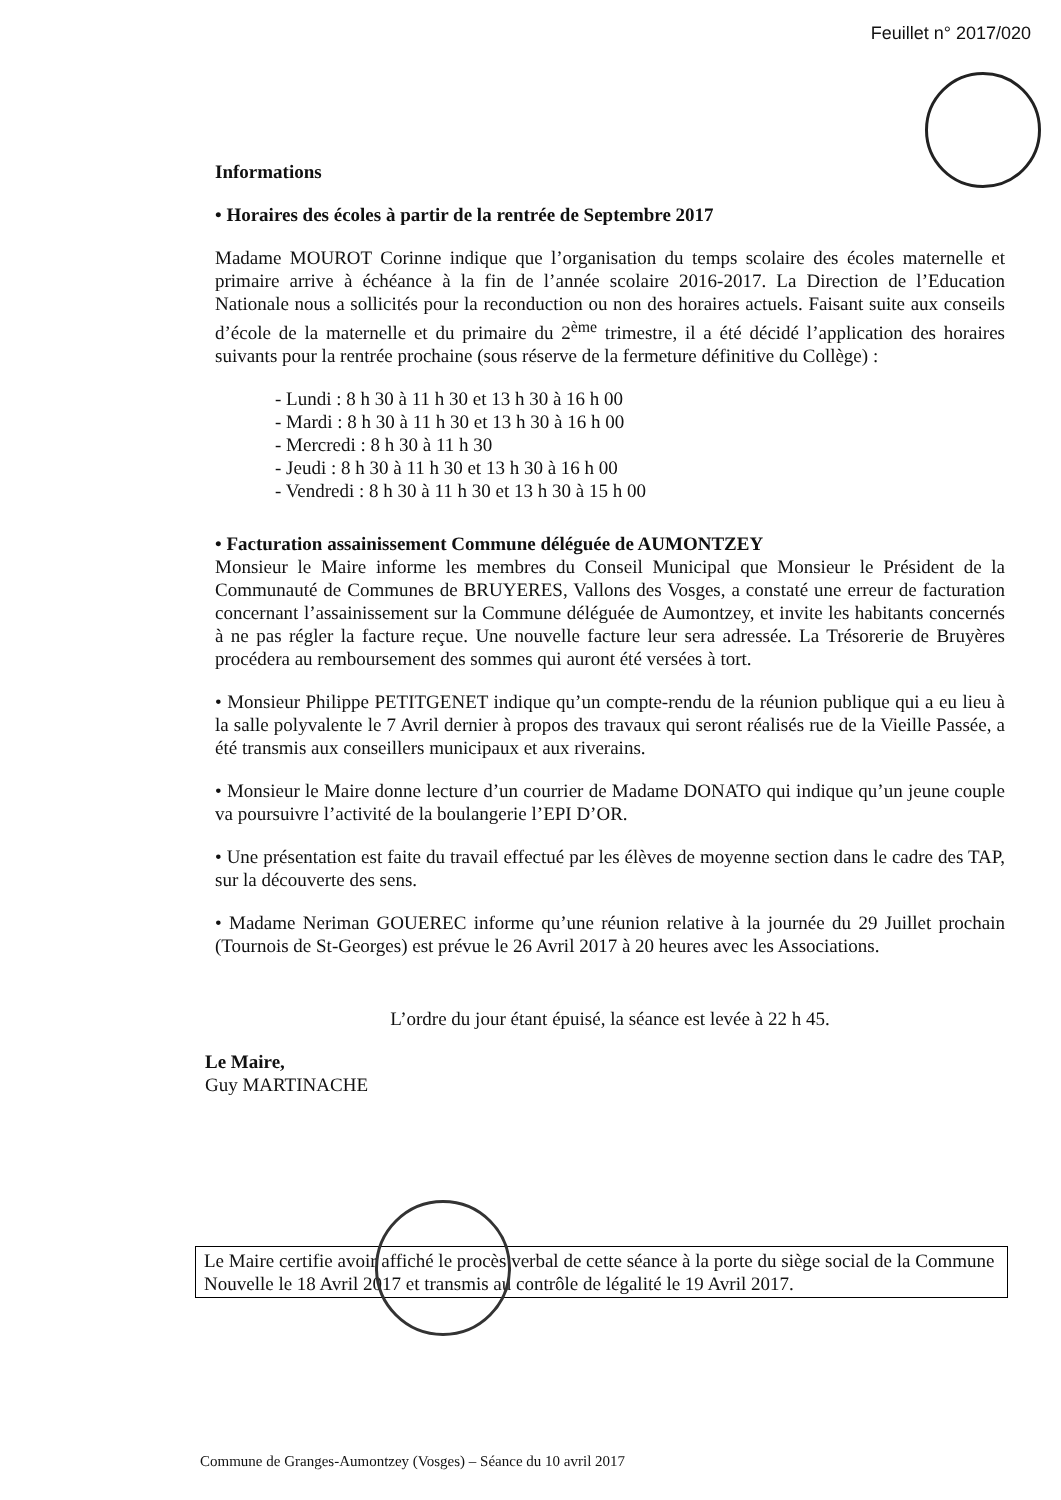Feuillet n° 2017/020
Informations
• Horaires des écoles à partir de la rentrée de Septembre 2017
Madame MOUROT Corinne indique que l’organisation du temps scolaire des écoles maternelle et primaire arrive à échéance à la fin de l’année scolaire 2016-2017. La Direction de l’Education Nationale nous a sollicités pour la reconduction ou non des horaires actuels. Faisant suite aux conseils d’école de la maternelle et du primaire du 2<sup>ème</sup> trimestre, il a été décidé l’application des horaires suivants pour la rentrée prochaine (sous réserve de la fermeture définitive du Collège) :
- Lundi : 8 h 30 à 11 h 30 et 13 h 30 à 16 h 00
- Mardi : 8 h 30 à 11 h 30 et 13 h 30 à 16 h 00
- Mercredi : 8 h 30 à 11 h 30
- Jeudi : 8 h 30 à 11 h 30 et 13 h 30 à 16 h 00
- Vendredi : 8 h 30 à 11 h 30 et 13 h 30 à 15 h 00
• Facturation assainissement Commune déléguée de AUMONTZEY
Monsieur le Maire informe les membres du Conseil Municipal que Monsieur le Président de la Communauté de Communes de BRUYERES, Vallons des Vosges, a constaté une erreur de facturation concernant l’assainissement sur la Commune déléguée de Aumontzey, et invite les habitants concernés à ne pas régler la facture reçue. Une nouvelle facture leur sera adressée. La Trésorerie de Bruyères procédera au remboursement des sommes qui auront été versées à tort.
• Monsieur Philippe PETITGENET indique qu’un compte-rendu de la réunion publique qui a eu lieu à la salle polyvalente le 7 Avril dernier à propos des travaux qui seront réalisés rue de la Vieille Passée, a été transmis aux conseillers municipaux et aux riverains.
• Monsieur le Maire donne lecture d’un courrier de Madame DONATO qui indique qu’un jeune couple va poursuivre l’activité de la boulangerie l’EPI D’OR.
• Une présentation est faite du travail effectué par les élèves de moyenne section dans le cadre des TAP, sur la découverte des sens.
• Madame Neriman GOUEREC informe qu’une réunion relative à la journée du 29 Juillet prochain (Tournois de St-Georges) est prévue le 26 Avril 2017 à 20 heures avec les Associations.
L’ordre du jour étant épuisé, la séance est levée à 22 h 45.
Le Maire,
Guy MARTINACHE
Le Maire certifie avoir affiché le procès verbal de cette séance à la porte du siège social de la Commune Nouvelle le 18 Avril 2017 et transmis au contrôle de légalité le 19 Avril 2017.
Commune de Granges-Aumontzey (Vosges) – Séance du 10 avril 2017